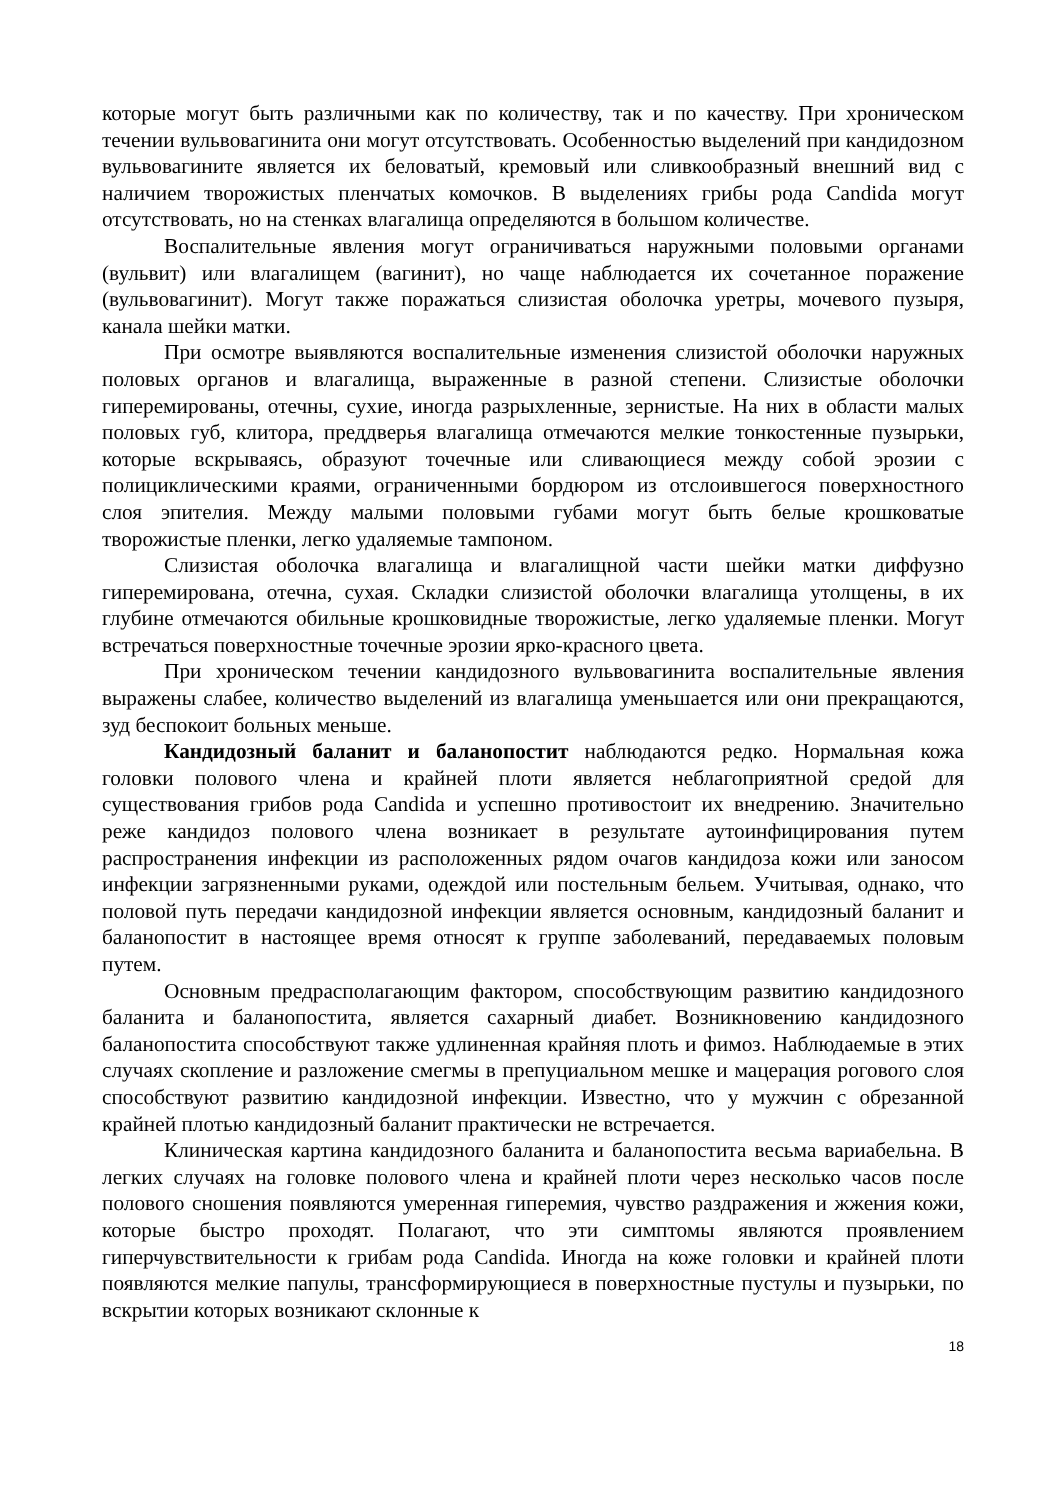которые могут быть различными как по количеству, так и по качеству. При хроническом течении вульвовагинита они могут отсутствовать. Особенностью выделений при кандидозном вульвовагините является их беловатый, кремовый или сливкообразный внешний вид с наличием творожистых пленчатых комочков. В выделениях грибы рода Candida могут отсутствовать, но на стенках влагалища определяются в большом количестве.
Воспалительные явления могут ограничиваться наружными половыми органами (вульвит) или влагалищем (вагинит), но чаще наблюдается их сочетанное поражение (вульвовагинит). Могут также поражаться слизистая оболочка уретры, мочевого пузыря, канала шейки матки.
При осмотре выявляются воспалительные изменения слизистой оболочки наружных половых органов и влагалища, выраженные в разной степени. Слизистые оболочки гиперемированы, отечны, сухие, иногда разрыхленные, зернистые. На них в области малых половых губ, клитора, преддверья влагалища отмечаются мелкие тонкостенные пузырьки, которые вскрываясь, образуют точечные или сливающиеся между собой эрозии с полициклическими краями, ограниченными бордюром из отслоившегося поверхностного слоя эпителия. Между малыми половыми губами могут быть белые крошковатые творожистые пленки, легко удаляемые тампоном.
Слизистая оболочка влагалища и влагалищной части шейки матки диффузно гиперемирована, отечна, сухая. Складки слизистой оболочки влагалища утолщены, в их глубине отмечаются обильные крошковидные творожистые, легко удаляемые пленки. Могут встречаться поверхностные точечные эрозии ярко-красного цвета.
При хроническом течении кандидозного вульвовагинита воспалительные явления выражены слабее, количество выделений из влагалища уменьшается или они прекращаются, зуд беспокоит больных меньше.
Кандидозный баланит и баланопостит наблюдаются редко. Нормальная кожа головки полового члена и крайней плоти является неблагоприятной средой для существования грибов рода Candida и успешно противостоит их внедрению. Значительно реже кандидоз полового члена возникает в результате аутоинфицирования путем распространения инфекции из расположенных рядом очагов кандидоза кожи или заносом инфекции загрязненными руками, одеждой или постельным бельем. Учитывая, однако, что половой путь передачи кандидозной инфекции является основным, кандидозный баланит и баланопостит в настоящее время относят к группе заболеваний, передаваемых половым путем.
Основным предрасполагающим фактором, способствующим развитию кандидозного баланита и баланопостита, является сахарный диабет. Возникновению кандидозного баланопостита способствуют также удлиненная крайняя плоть и фимоз. Наблюдаемые в этих случаях скопление и разложение смегмы в препуциальном мешке и мацерация рогового слоя способствуют развитию кандидозной инфекции. Известно, что у мужчин с обрезанной крайней плотью кандидозный баланит практически не встречается.
Клиническая картина кандидозного баланита и баланопостита весьма вариабельна. В легких случаях на головке полового члена и крайней плоти через несколько часов после полового сношения появляются умеренная гиперемия, чувство раздражения и жжения кожи, которые быстро проходят. Полагают, что эти симптомы являются проявлением гиперчувствительности к грибам рода Candida. Иногда на коже головки и крайней плоти появляются мелкие папулы, трансформирующиеся в поверхностные пустулы и пузырьки, по вскрытии которых возникают склонные к
18